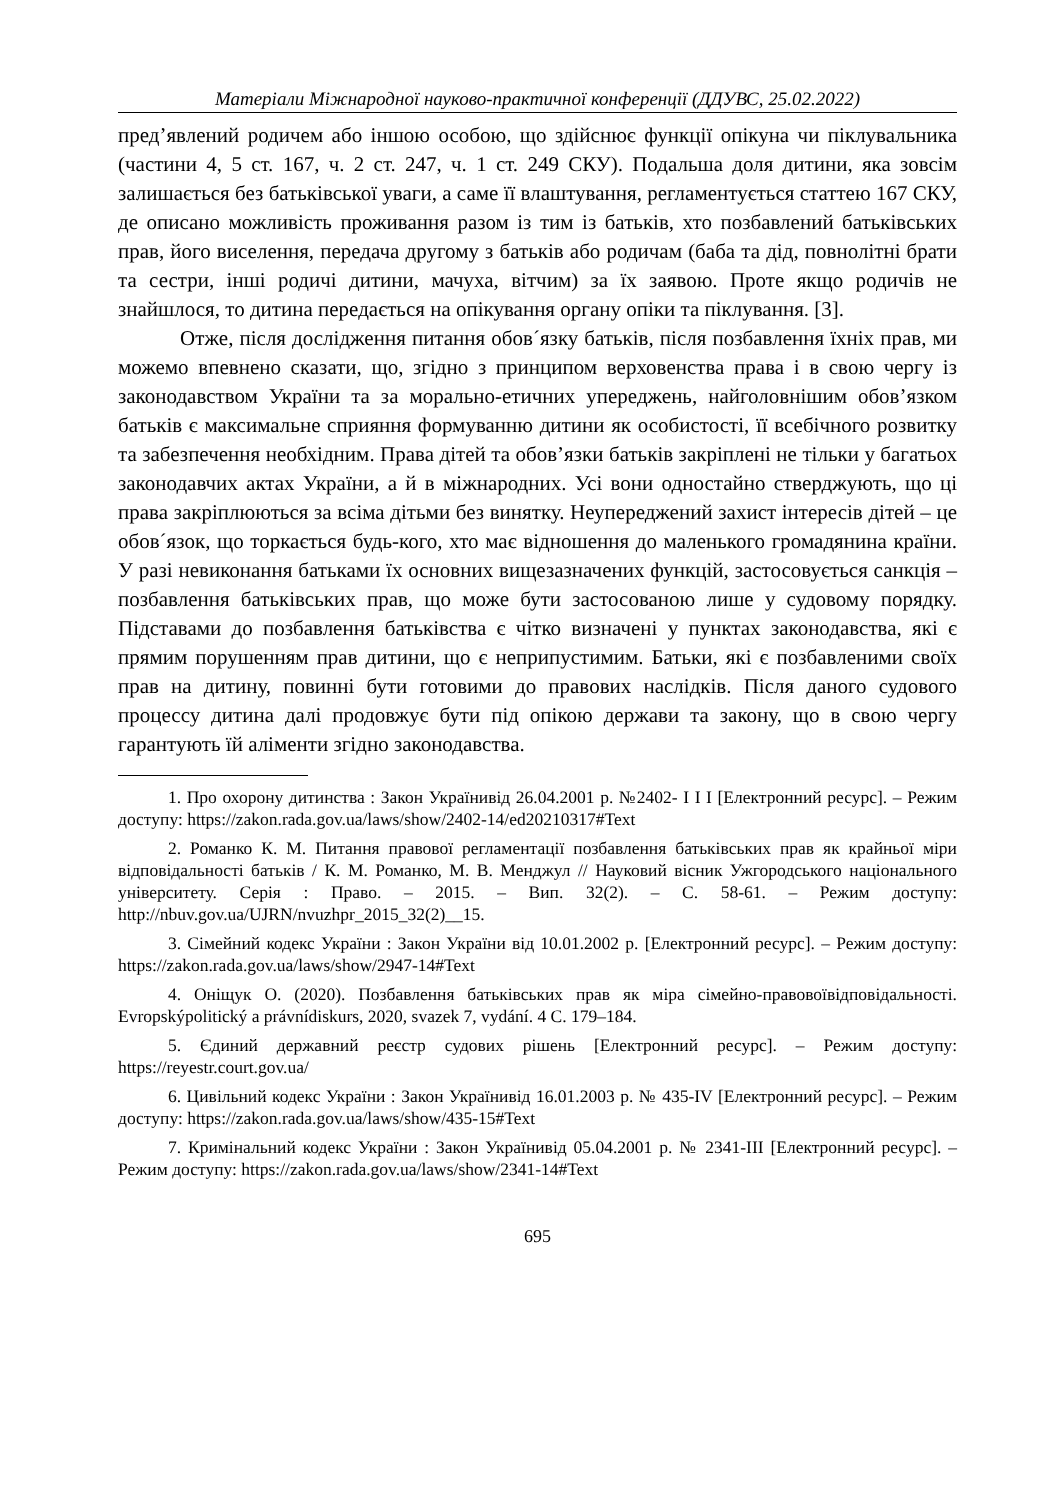Матеріали Міжнародної науково-практичної конференції (ДДУВС, 25.02.2022)
пред’явлений родичем або іншою особою, що здійснює функції опікуна чи піклувальника (частини 4, 5 ст. 167, ч. 2 ст. 247, ч. 1 ст. 249 СКУ). Подальша доля дитини, яка зовсім залишається без батьківської уваги, а саме її влаштування, регламентується статтею 167 СКУ, де описано можливість проживання разом із тим із батьків, хто позбавлений батьківських прав, його виселення, передача другому з батьків або родичам (баба та дід, повнолітні брати та сестри, інші родичі дитини, мачуха, вітчим) за їх заявою. Проте якщо родичів не знайшлося, то дитина передається на опікування органу опіки та піклування. [3].
Отже, після дослідження питання обов´язку батьків, після позбавлення їхніх прав, ми можемо впевнено сказати, що, згідно з принципом верховенства права і в свою чергу із законодавством України та за морально-етичних упереджень, найголовнішим обов’язком батьків є максимальне сприяння формуванню дитини як особистості, її всебічного розвитку та забезпечення необхідним. Права дітей та обов’язки батьків закріплені не тільки у багатьох законодавчих актах України, а й в міжнародних. Усі вони одностайно стверджують, що ці права закріплюються за всіма дітьми без винятку. Неупереджений захист інтересів дітей – це обов´язок, що торкається будь-кого, хто має відношення до маленького громадянина країни. У разі невиконання батьками їх основних вищезазначених функцій, застосовується санкція – позбавлення батьківських прав, що може бути застосованою лише у судовому порядку. Підставами до позбавлення батьківства є чітко визначені у пунктах законодавства, які є прямим порушенням прав дитини, що є неприпустимим. Батьки, які є позбавленими своїх прав на дитину, повинні бути готовими до правових наслідків. Після даного судового процессу дитина далі продовжує бути під опікою держави та закону, що в свою чергу гарантують їй аліменти згідно законодавства.
1. Про охорону дитинства : Закон Українивід 26.04.2001 р. №2402- I I I [Електронний ресурс]. – Режим доступу: https://zakon.rada.gov.ua/laws/show/2402-14/ed20210317#Text
2. Романко К. М. Питання правової регламентації позбавлення батьківських прав як крайньої міри відповідальності батьків / К. М. Романко, М. В. Менджул // Науковий вісник Ужгородського національного університету. Серія : Право. – 2015. – Вип. 32(2). – С. 58-61. – Режим доступу: http://nbuv.gov.ua/UJRN/nvuzhpr_2015_32(2)__15.
3. Сімейний кодекс України : Закон України від 10.01.2002 р. [Електронний ресурс]. – Режим доступу: https://zakon.rada.gov.ua/laws/show/2947-14#Text
4. Оніщук О. (2020). Позбавлення батьківських прав як міра сімейно-правовоївідповідальності. Evropskýpolitický a právnídiskurs, 2020, svazek 7, vydání. 4 С. 179–184.
5. Єдиний державний реєстр судових рішень [Електронний ресурс]. – Режим доступу: https://reyestr.court.gov.ua/
6. Цивільний кодекс України : Закон Українивід 16.01.2003 р. № 435-IV [Електронний ресурс]. – Режим доступу: https://zakon.rada.gov.ua/laws/show/435-15#Text
7. Кримінальний кодекс України : Закон Українивід 05.04.2001 р. № 2341-III [Електронний ресурс]. – Режим доступу: https://zakon.rada.gov.ua/laws/show/2341-14#Text
695